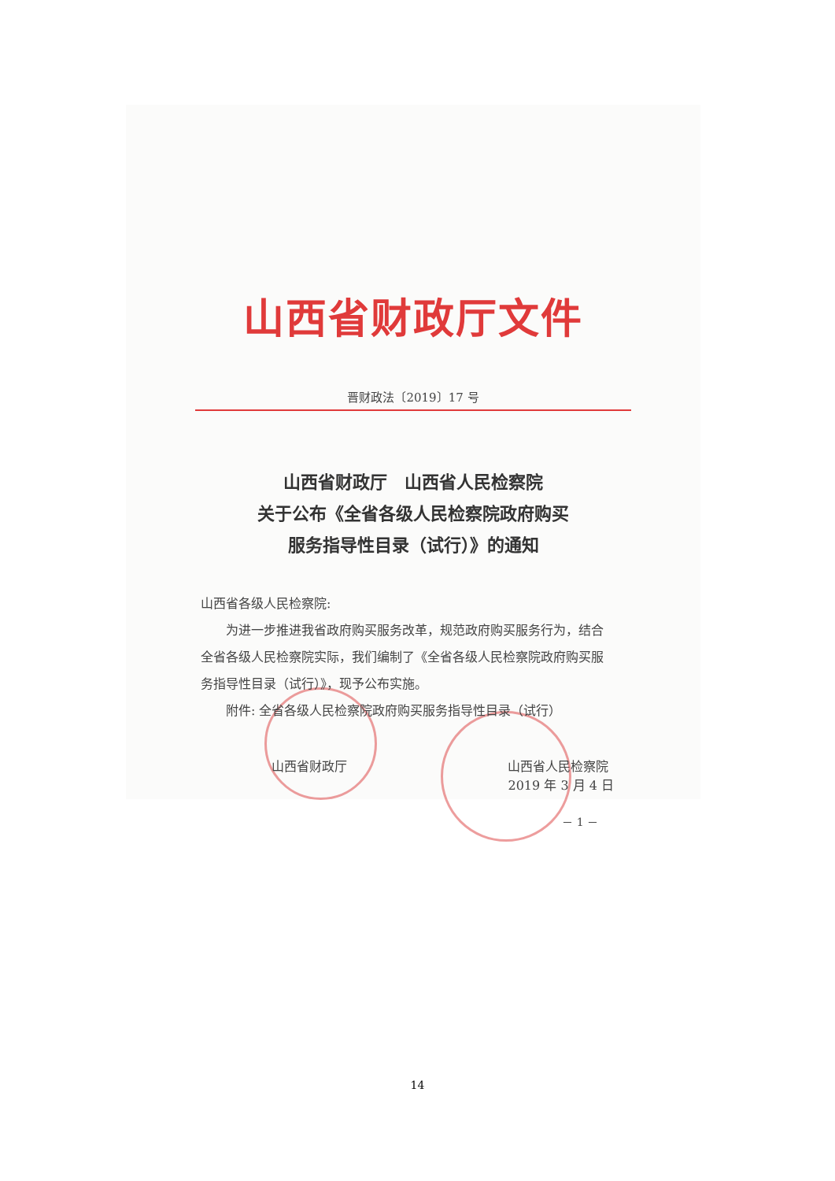山西省财政厅文件
晋财政法〔2019〕17 号
山西省财政厅　山西省人民检察院
关于公布《全省各级人民检察院政府购买
服务指导性目录（试行）》的通知
山西省各级人民检察院:
为进一步推进我省政府购买服务改革，规范政府购买服务行为，结合全省各级人民检察院实际，我们编制了《全省各级人民检察院政府购买服务指导性目录（试行）》，现予公布实施。
附件: 全省各级人民检察院政府购买服务指导性目录（试行）
山西省财政厅 山西省人民检察院
2019 年 3 月 4 日
－ 1 －
14